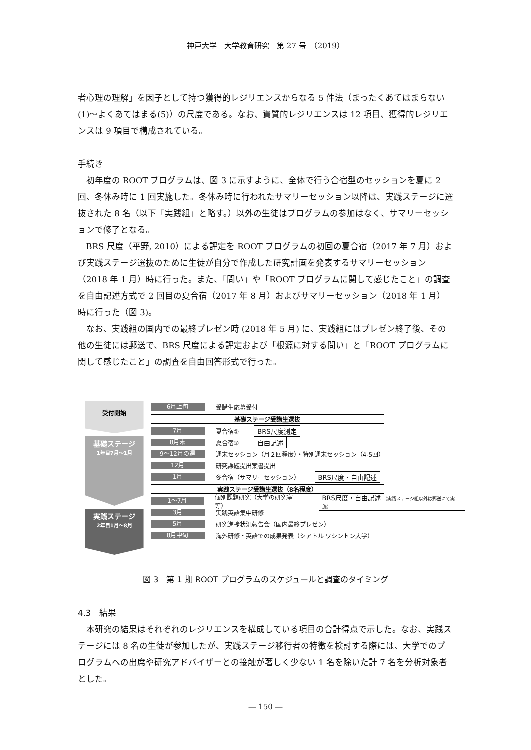神戸大学　大学教育研究　第 27 号　（2019）
者心理の理解」を因子として持つ獲得的レジリエンスからなる 5 件法（まったくあてはまらない(1)〜よくあてはまる(5)）の尺度である。なお、資質的レジリエンスは 12 項目、獲得的レジリエンスは 9 項目で構成されている。
手続き
初年度の ROOT プログラムは、図 3 に示すように、全体で行う合宿型のセッションを夏に 2 回、冬休み時に 1 回実施した。冬休み時に行われたサマリーセッション以降は、実践ステージに選抜された 8 名（以下「実践組」と略す。）以外の生徒はプログラムの参加はなく、サマリーセッションで修了となる。
BRS 尺度（平野, 2010）による評定を ROOT プログラムの初回の夏合宿（2017 年 7 月）および実践ステージ選抜のために生徒が自分で作成した研究計画を発表するサマリーセッション（2018 年 1 月）時に行った。また、「問い」や「ROOT プログラムに関して感じたこと」の調査を自由記述方式で 2 回目の夏合宿（2017 年 8 月）およびサマリーセッション（2018 年 1 月）時に行った（図 3)。
なお、実践組の国内での最終プレゼン時 (2018 年 5 月) に、実践組にはプレゼン終了後、その他の生徒には郵送で、BRS 尺度による評定および「根源に対する問い」と「ROOT プログラムに関して感じたこと」の調査を自由回答形式で行った。
受付開始
基礎ステージ
1年目7月〜1月
実践ステージ
2年目1月〜8月
6月上旬 受講生応募受付
基礎ステージ受講生選抜
7月 夏合宿① BRS尺度測定
8月末 夏合宿② 自由記述
9〜12月の週 週末セッション（月２回程度）・特別週末セッション（4-5回）
12月 研究課題提出案書提出
1月 冬合宿（サマリーセッション） BRS尺度・自由記述
実践ステージ受講生選抜（8名程度）
1〜7月 個別課題研究（大学の研究室等） BRS尺度・自由記述 （実践ステージ組以外は郵送にて実施）
3月 実践英語集中研修
5月 研究進捗状況報告会（国内最終プレゼン）
8月中旬 海外研修・英語での成果発表（シアトル ワシントン大学）
図 3　第 1 期 ROOT プログラムのスケジュールと調査のタイミング
4.3　結果
本研究の結果はそれぞれのレジリエンスを構成している項目の合計得点で示した。なお、実践ステージには 8 名の生徒が参加したが、実践ステージ移行者の特徴を検討する際には、大学でのプログラムへの出席や研究アドバイザーとの接触が著しく少ない 1 名を除いた計 7 名を分析対象者とした。
― 150 ―